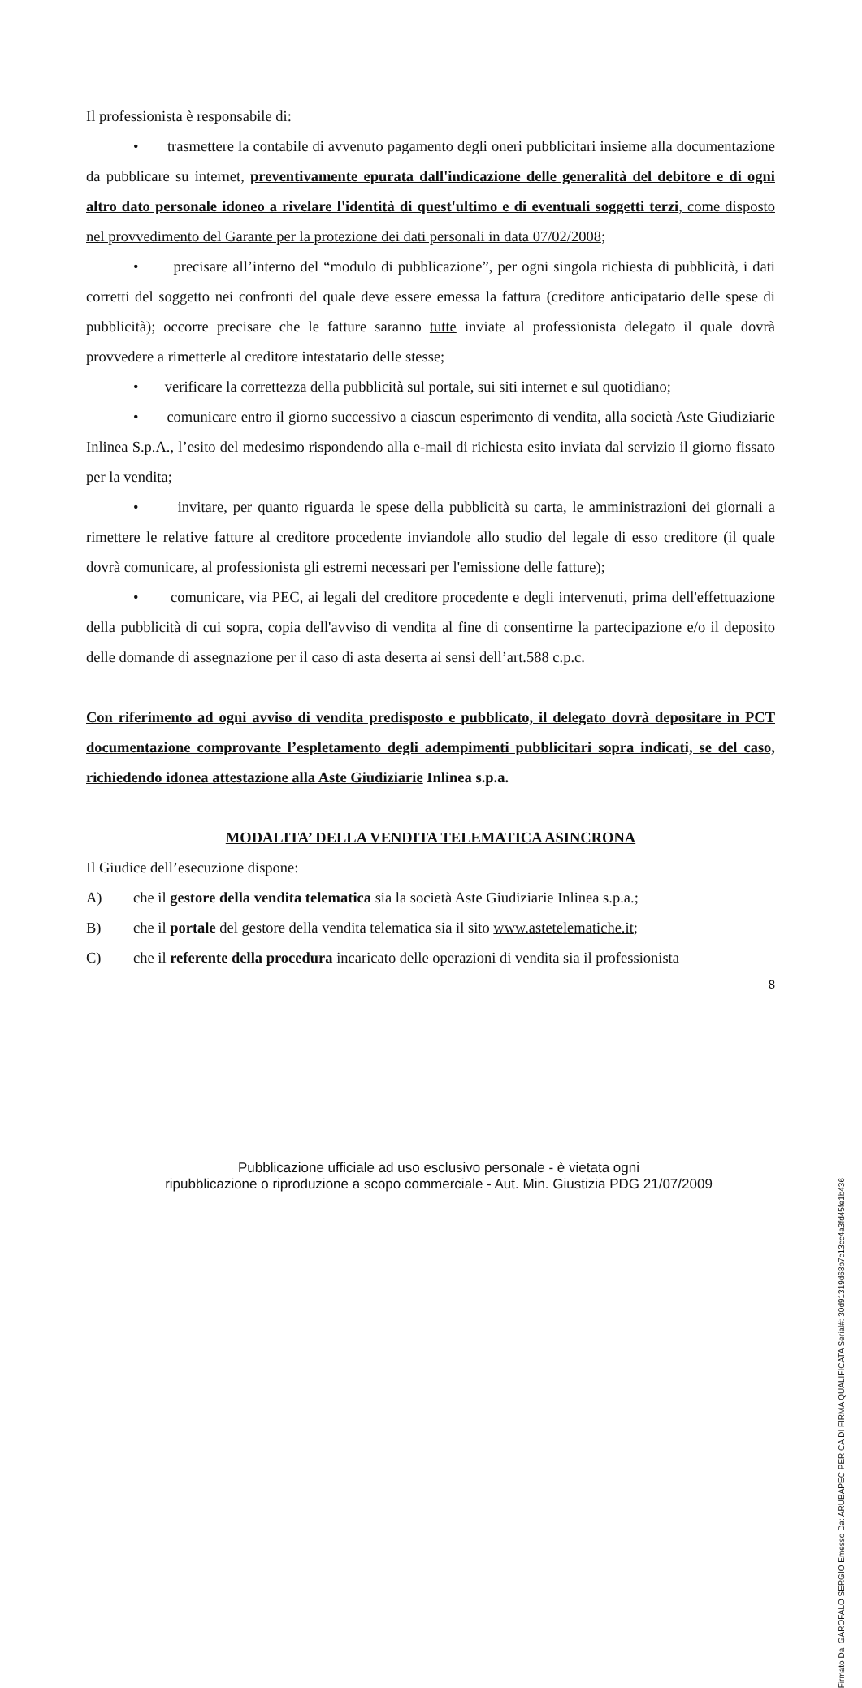Il professionista è responsabile di:
• trasmettere la contabile di avvenuto pagamento degli oneri pubblicitari insieme alla documentazione da pubblicare su internet, preventivamente epurata dall'indicazione delle generalità del debitore e di ogni altro dato personale idoneo a rivelare l'identità di quest'ultimo e di eventuali soggetti terzi, come disposto nel provvedimento del Garante per la protezione dei dati personali in data 07/02/2008;
• precisare all’interno del “modulo di pubblicazione”, per ogni singola richiesta di pubblicità, i dati corretti del soggetto nei confronti del quale deve essere emessa la fattura (creditore anticipatario delle spese di pubblicità); occorre precisare che le fatture saranno tutte inviate al professionista delegato il quale dovrà provvedere a rimetterle al creditore intestatario delle stesse;
• verificare la correttezza della pubblicità sul portale, sui siti internet e sul quotidiano;
• comunicare entro il giorno successivo a ciascun esperimento di vendita, alla società Aste Giudiziarie Inlinea S.p.A., l’esito del medesimo rispondendo alla e-mail di richiesta esito inviata dal servizio il giorno fissato per la vendita;
• invitare, per quanto riguarda le spese della pubblicità su carta, le amministrazioni dei giornali a rimettere le relative fatture al creditore procedente inviandole allo studio del legale di esso creditore (il quale dovrà comunicare, al professionista gli estremi necessari per l'emissione delle fatture);
• comunicare, via PEC, ai legali del creditore procedente e degli intervenuti, prima dell'effettuazione della pubblicità di cui sopra, copia dell'avviso di vendita al fine di consentirne la partecipazione e/o il deposito delle domande di assegnazione per il caso di asta deserta ai sensi dell’art.588 c.p.c.
Con riferimento ad ogni avviso di vendita predisposto e pubblicato, il delegato dovrà depositare in PCT documentazione comprovante l’espletamento degli adempimenti pubblicitari sopra indicati, se del caso, richiedendo idonea attestazione alla Aste Giudiziarie Inlinea s.p.a.
MODALITA’ DELLA VENDITA TELEMATICA ASINCRONA
Il Giudice dell’esecuzione dispone:
A) che il gestore della vendita telematica sia la società Aste Giudiziarie Inlinea s.p.a.;
B) che il portale del gestore della vendita telematica sia il sito www.astetelematiche.it;
C) che il referente della procedura incaricato delle operazioni di vendita sia il professionista
8
Pubblicazione ufficiale ad uso esclusivo personale - è vietata ogni
ripubblicazione o riproduzione a scopo commerciale - Aut. Min. Giustizia PDG 21/07/2009
Firmato Da: GAROFALO SERGIO Emesso Da: ARUBAPEC PER CA DI FIRMA QUALIFICATA Serial#: 30d91319d68b7c13cc4a3fd45fe1b436